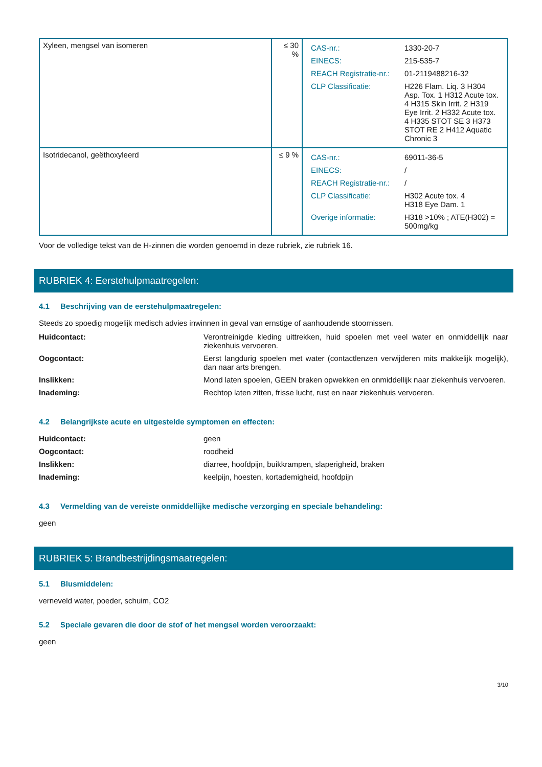| Xyleen, mengsel van isomeren | ≤ 30 % | / CAS-nr.: / 1330-20-7 / / EINECS: / 215-535-7 / / REACH Registratie-nr.: / 01-2119488216-32 / / CLP Classificatie: / H226 Flam. Liq. 3 H304 Asp. Tox. 1 H312 Acute tox. 4 H315 Skin Irrit. 2 H319 Eye Irrit. 2 H332 Acute tox. 4 H335 STOT SE 3 H373 STOT RE 2 H412 Aquatic Chronic 3 / |
| Isotridecanol, geëthoxyleerd | ≤ 9 % | / CAS-nr.: / 69011-36-5 / / EINECS: / / / / REACH Registratie-nr.: / / / / CLP Classificatie: / H302 Acute tox. 4 H318 Eye Dam. 1 / / Overige informatie: / H318 >10% ; ATE(H302) = 500mg/kg / |
Voor de volledige tekst van de H-zinnen die worden genoemd in deze rubriek, zie rubriek 16.
RUBRIEK 4: Eerstehulpmaatregelen:
4.1 Beschrijving van de eerstehulpmaatregelen:
Steeds zo spoedig mogelijk medisch advies inwinnen in geval van ernstige of aanhoudende stoornissen.
Huidcontact: Verontreinigde kleding uittrekken, huid spoelen met veel water en onmiddellijk naar ziekenhuis vervoeren.
Oogcontact: Eerst langdurig spoelen met water (contactlenzen verwijderen mits makkelijk mogelijk), dan naar arts brengen.
Inslikken: Mond laten spoelen, GEEN braken opwekken en onmiddellijk naar ziekenhuis vervoeren.
Inademing: Rechtop laten zitten, frisse lucht, rust en naar ziekenhuis vervoeren.
4.2 Belangrijkste acute en uitgestelde symptomen en effecten:
Huidcontact: geen
Oogcontact: roodheid
Inslikken: diarree, hoofdpijn, buikkrampen, slaperigheid, braken
Inademing: keelpijn, hoesten, kortademigheid, hoofdpijn
4.3 Vermelding van de vereiste onmiddellijke medische verzorging en speciale behandeling:
geen
RUBRIEK 5: Brandbestrijdingsmaatregelen:
5.1 Blusmiddelen:
verneveld water, poeder, schuim, CO2
5.2 Speciale gevaren die door de stof of het mengsel worden veroorzaakt:
geen
3/10